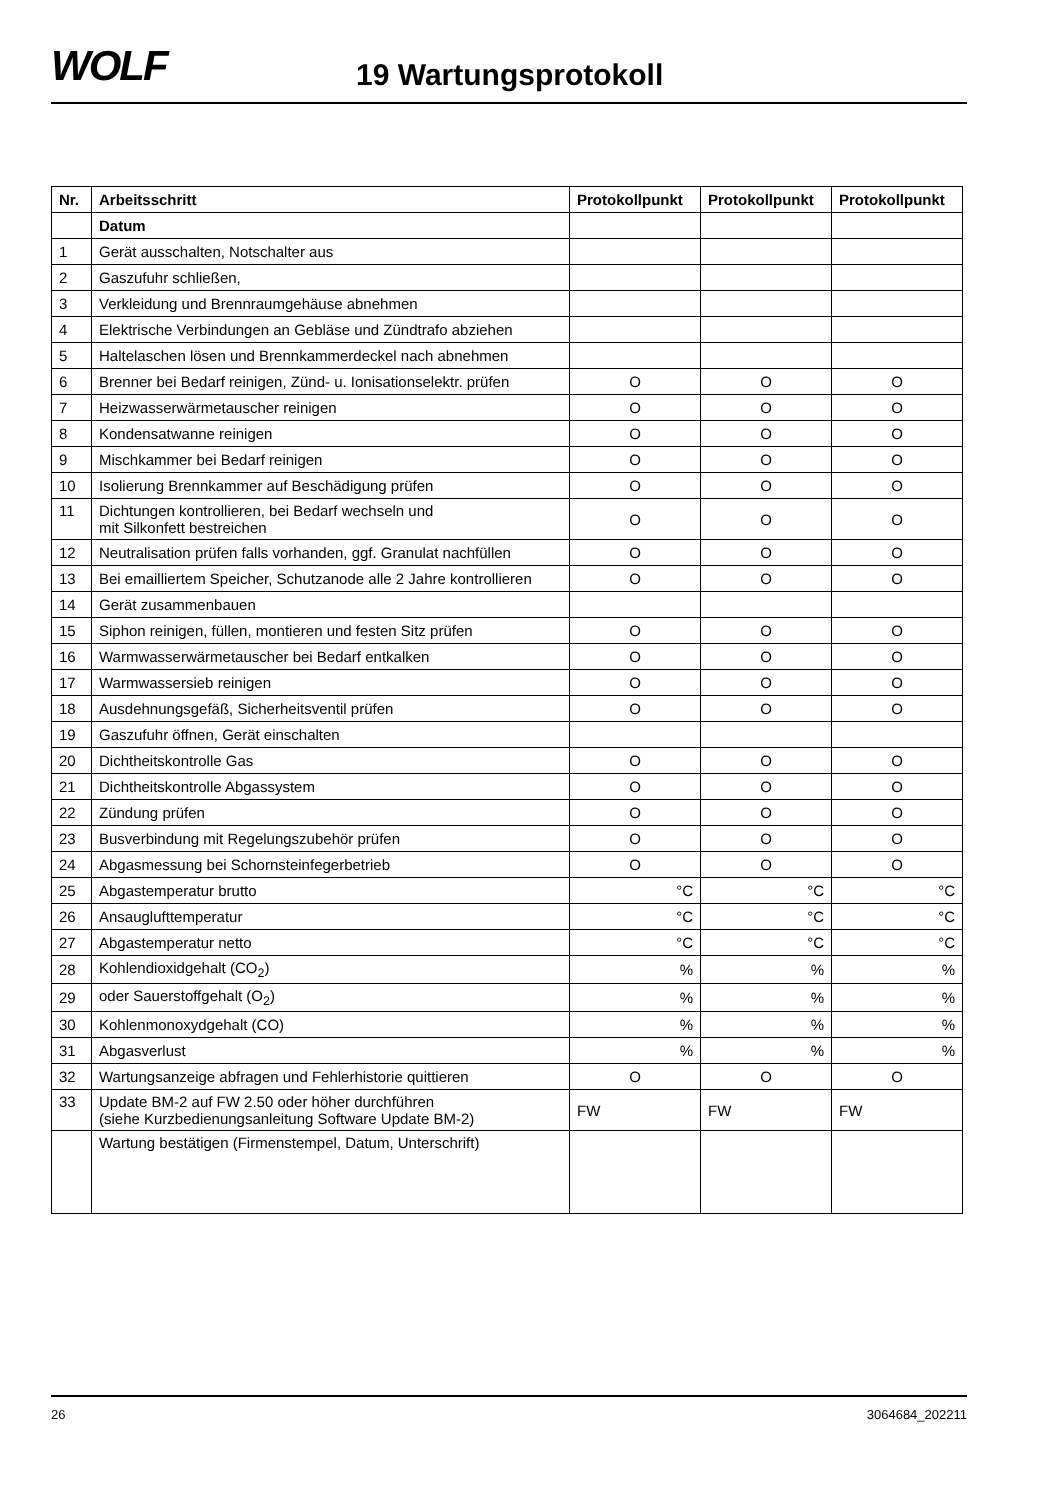WOLF 19 Wartungsprotokoll
| Nr. | Arbeitsschritt | Protokollpunkt | Protokollpunkt | Protokollpunkt |
| --- | --- | --- | --- | --- |
| | Datum | | | |
| 1 | Gerät ausschalten, Notschalter aus | | | |
| 2 | Gaszufuhr schließen, | | | |
| 3 | Verkleidung und Brennraumgehäuse abnehmen | | | |
| 4 | Elektrische Verbindungen an Gebläse und Zündtrafo abziehen | | | |
| 5 | Haltelaschen lösen und Brennkammerdeckel nach abnehmen | | | |
| 6 | Brenner bei Bedarf reinigen, Zünd- u. Ionisationselektr. prüfen | O | O | O |
| 7 | Heizwasserwärmetauscher reinigen | O | O | O |
| 8 | Kondensatwanne reinigen | O | O | O |
| 9 | Mischkammer bei Bedarf reinigen | O | O | O |
| 10 | Isolierung Brennkammer auf Beschädigung prüfen | O | O | O |
| 11 | Dichtungen kontrollieren, bei Bedarf wechseln und mit Silkonfett bestreichen | O | O | O |
| 12 | Neutralisation prüfen falls vorhanden, ggf. Granulat nachfüllen | O | O | O |
| 13 | Bei emailliertem Speicher, Schutzanode alle 2 Jahre kontrollieren | O | O | O |
| 14 | Gerät zusammenbauen | | | |
| 15 | Siphon reinigen, füllen, montieren und festen Sitz prüfen | O | O | O |
| 16 | Warmwasserwärmetauscher bei Bedarf entkalken | O | O | O |
| 17 | Warmwassersieb reinigen | O | O | O |
| 18 | Ausdehnungsgefäß, Sicherheitsventil prüfen | O | O | O |
| 19 | Gaszufuhr öffnen, Gerät einschalten | | | |
| 20 | Dichtheitskontrolle Gas | O | O | O |
| 21 | Dichtheitskontrolle Abgassystem | O | O | O |
| 22 | Zündung prüfen | O | O | O |
| 23 | Busverbindung mit Regelungszubehör prüfen | O | O | O |
| 24 | Abgasmessung bei Schornsteinfegerbetrieb | O | O | O |
| 25 | Abgastemperatur brutto | °C | °C | °C |
| 26 | Ansauglufttemperatur | °C | °C | °C |
| 27 | Abgastemperatur netto | °C | °C | °C |
| 28 | Kohlendioxidgehalt (CO<sub>2</sub>) | % | % | % |
| 29 | oder Sauerstoffgehalt (O<sub>2</sub>) | % | % | % |
| 30 | Kohlenmonoxydgehalt (CO) | % | % | % |
| 31 | Abgasverlust | % | % | % |
| 32 | Wartungsanzeige abfragen und Fehlerhistorie quittieren | O | O | O |
| 33 | Update BM-2 auf FW 2.50 oder höher durchführen (siehe Kurzbedienungsanleitung Software Update BM-2) | FW | FW | FW |
| | Wartung bestätigen (Firmenstempel, Datum, Unterschrift) | | | |
26 3064684_202211